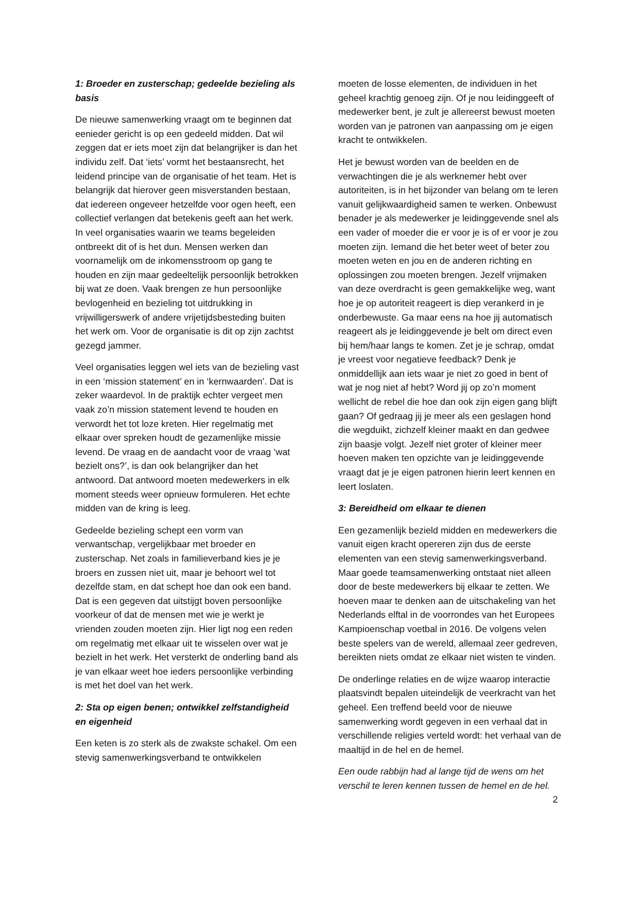1: Broeder en zusterschap; gedeelde bezieling als basis
De nieuwe samenwerking vraagt om te beginnen dat eenieder gericht is op een gedeeld midden. Dat wil zeggen dat er iets moet zijn dat belangrijker is dan het individu zelf. Dat ‘iets’ vormt het bestaansrecht, het leidend principe van de organisatie of het team. Het is belangrijk dat hierover geen misverstanden bestaan, dat iedereen ongeveer hetzelfde voor ogen heeft, een collectief verlangen dat betekenis geeft aan het werk. In veel organisaties waarin we teams begeleiden ontbreekt dit of is het dun. Mensen werken dan voornamelijk om de inkomensstroom op gang te houden en zijn maar gedeeltelijk persoonlijk betrokken bij wat ze doen. Vaak brengen ze hun persoonlijke bevlogenheid en bezieling tot uitdrukking in vrijwilligerswerk of andere vrijetijdsbesteding buiten het werk om. Voor de organisatie is dit op zijn zachtst gezegd jammer.
Veel organisaties leggen wel iets van de bezieling vast in een ‘mission statement’ en in ‘kernwaarden’. Dat is zeker waardevol. In de praktijk echter vergeet men vaak zo’n mission statement levend te houden en verwordt het tot loze kreten. Hier regelmatig met elkaar over spreken houdt de gezamenlijke missie levend. De vraag en de aandacht voor de vraag ‘wat bezielt ons?’, is dan ook belangrijker dan het antwoord. Dat antwoord moeten medewerkers in elk moment steeds weer opnieuw formuleren. Het echte midden van de kring is leeg.
Gedeelde bezieling schept een vorm van verwantschap, vergelijkbaar met broeder en zusterschap. Net zoals in familieverband kies je je broers en zussen niet uit, maar je behoort wel tot dezelfde stam, en dat schept hoe dan ook een band. Dat is een gegeven dat uitstijgt boven persoonlijke voorkeur of dat de mensen met wie je werkt je vrienden zouden moeten zijn. Hier ligt nog een reden om regelmatig met elkaar uit te wisselen over wat je bezielt in het werk. Het versterkt de onderling band als je van elkaar weet hoe ieders persoonlijke verbinding is met het doel van het werk.
2: Sta op eigen benen; ontwikkel zelfstandigheid en eigenheid
Een keten is zo sterk als de zwakste schakel. Om een stevig samenwerkingsverband te ontwikkelen
moeten de losse elementen, de individuen in het geheel krachtig genoeg zijn. Of je nou leidinggeeft of medewerker bent, je zult je allereerst bewust moeten worden van je patronen van aanpassing om je eigen kracht te ontwikkelen.
Het je bewust worden van de beelden en de verwachtingen die je als werknemer hebt over autoriteiten, is in het bijzonder van belang om te leren vanuit gelijkwaardigheid samen te werken. Onbewust benader je als medewerker je leidinggevende snel als een vader of moeder die er voor je is of er voor je zou moeten zijn. Iemand die het beter weet of beter zou moeten weten en jou en de anderen richting en oplossingen zou moeten brengen. Jezelf vrijmaken van deze overdracht is geen gemakkelijke weg, want hoe je op autoriteit reageert is diep verankerd in je onderbewuste. Ga maar eens na hoe jij automatisch reageert als je leidinggevende je belt om direct even bij hem/haar langs te komen. Zet je je schrap, omdat je vreest voor negatieve feedback? Denk je onmiddellijk aan iets waar je niet zo goed in bent of wat je nog niet af hebt? Word jij op zo’n moment wellicht de rebel die hoe dan ook zijn eigen gang blijft gaan? Of gedraag jij je meer als een geslagen hond die wegduikt, zichzelf kleiner maakt en dan gedwee zijn baasje volgt. Jezelf niet groter of kleiner meer hoeven maken ten opzichte van je leidinggevende vraagt dat je je eigen patronen hierin leert kennen en leert loslaten.
3: Bereidheid om elkaar te dienen
Een gezamenlijk bezield midden en medewerkers die vanuit eigen kracht opereren zijn dus de eerste elementen van een stevig samenwerkingsverband. Maar goede teamsamenwerking ontstaat niet alleen door de beste medewerkers bij elkaar te zetten. We hoeven maar te denken aan de uitschakeling van het Nederlands elftal in de voorrondes van het Europees Kampioenschap voetbal in 2016. De volgens velen beste spelers van de wereld, allemaal zeer gedreven, bereikten niets omdat ze elkaar niet wisten te vinden.
De onderlinge relaties en de wijze waarop interactie plaatsvindt bepalen uiteindelijk de veerkracht van het geheel. Een treffend beeld voor de nieuwe samenwerking wordt gegeven in een verhaal dat in verschillende religies verteld wordt: het verhaal van de maaltijd in de hel en de hemel.
Een oude rabbijn had al lange tijd de wens om het verschil te leren kennen tussen de hemel en de hel.
2